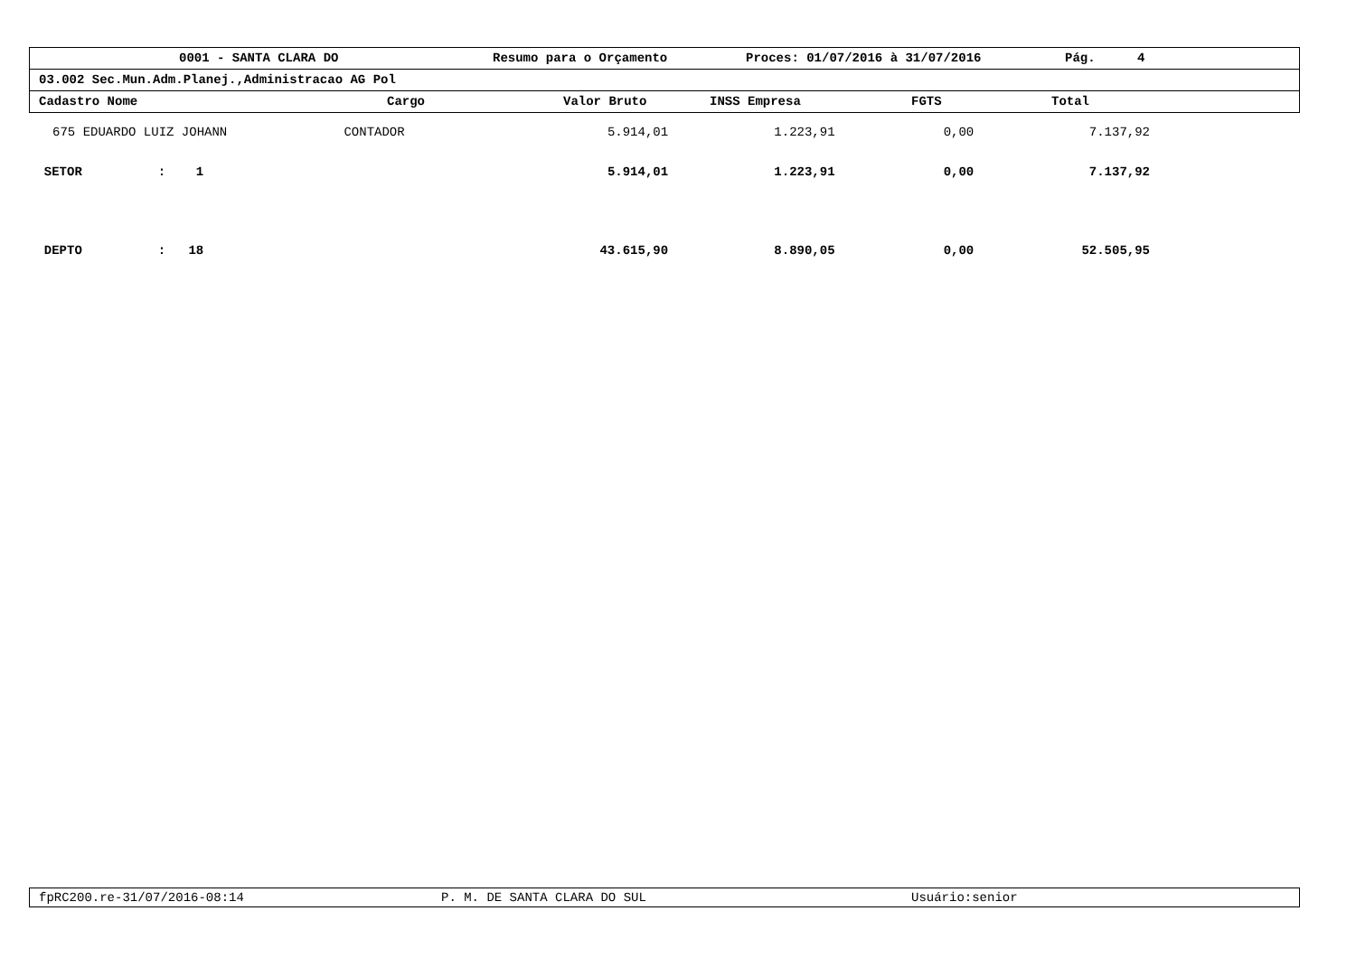0001 - SANTA CLARA DO Resumo para o Orçamento Proces: 01/07/2016 à 31/07/2016 Pág. 4
03.002 Sec.Mun.Adm.Planej.,Administracao AG Pol
Cadastro Nome Cargo Valor Bruto INSS Empresa FGTS Total
| 675 | EDUARDO LUIZ JOHANN | CONTADOR | 5.914,01 | 1.223,91 | 0,00 | 7.137,92 |
| SETOR : 1 | | | 5.914,01 | 1.223,91 | 0,00 | 7.137,92 |
| DEPTO : 18 | | | 43.615,90 | 8.890,05 | 0,00 | 52.505,95 |
fpRC200.re-31/07/2016-08:14 P. M. DE SANTA CLARA DO SUL Usuário:senior